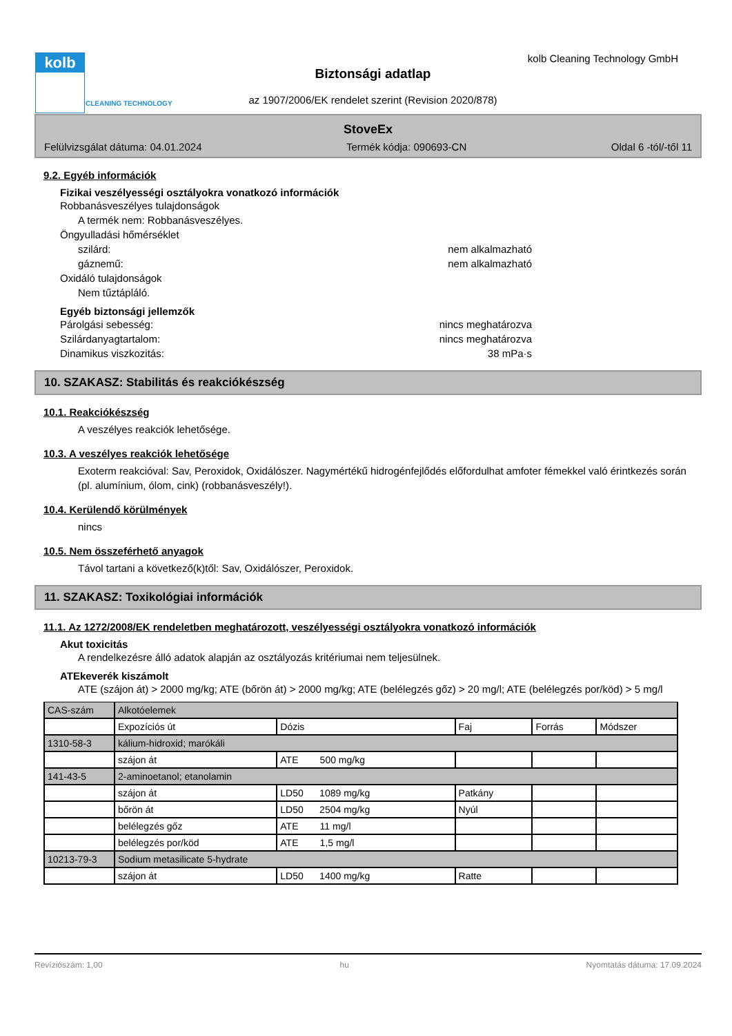kolb
CLEANING TECHNOLOGY
kolb Cleaning Technology GmbH
Biztonsági adatlap
az 1907/2006/EK rendelet szerint (Revision 2020/878)
StoveEx
Felülvizsgálat dátuma: 04.01.2024 Termék kódja: 090693-CN Oldal 6 -tól/-től 11
9.2. Egyéb információk
Fizikai veszélyességi osztályokra vonatkozó információk
Robbanásveszélyes tulajdonságok
A termék nem: Robbanásveszélyes.
Öngyulladási hőmérséklet
szilárd: nem alkalmazható
gáznemű: nem alkalmazható
Oxidáló tulajdonságok
Nem tűztápláló.
Egyéb biztonsági jellemzők
Párolgási sebesség: nincs meghatározva
Szilárdanyagtartalom: nincs meghatározva
Dinamikus viszkozitás: 38 mPa·s
10. SZAKASZ: Stabilitás és reakciókészség
10.1. Reakciókészség
A veszélyes reakciók lehetősége.
10.3. A veszélyes reakciók lehetősége
Exoterm reakcióval: Sav, Peroxidok, Oxidálószer. Nagymértékű hidrogénfejlődés előfordulhat amfoter fémekkel való érintkezés során (pl. alumínium, ólom, cink) (robbanásveszély!).
10.4. Kerülendő körülmények
nincs
10.5. Nem összeférhető anyagok
Távol tartani a következő(k)től: Sav, Oxidálószer, Peroxidok.
11. SZAKASZ: Toxikológiai információk
11.1. Az 1272/2008/EK rendeletben meghatározott, veszélyességi osztályokra vonatkozó információk
Akut toxicitás
A rendelkezésre álló adatok alapján az osztályozás kritériumai nem teljesülnek.
ATEkeverék kiszámolt
ATE (szájon át) > 2000 mg/kg; ATE (bőrön át) > 2000 mg/kg; ATE (belélegzés gőz) > 20 mg/l; ATE (belélegzés por/köd) > 5 mg/l
| CAS-szám | Alkotóelemek | | | | |
| | Expozíciós út | Dózis | Faj | Forrás | Módszer |
| 1310-58-3 | kálium-hidroxid; marókáli | | | | |
| | szájon át | ATE 500 mg/kg | | | |
| 141-43-5 | 2-aminoetanol; etanolamin | | | | |
| | szájon át | LD50 1089 mg/kg | Patkány | | |
| | bőrön át | LD50 2504 mg/kg | Nyúl | | |
| | belélegzés gőz | ATE 11 mg/l | | | |
| | belélegzés por/köd | ATE 1,5 mg/l | | | |
| 10213-79-3 | Sodium metasilicate 5-hydrate | | | | |
| | szájon át | LD50 1400 mg/kg | Ratte | | |
Revíziószám: 1,00 hu Nyomtatás dátuma: 17.09.2024